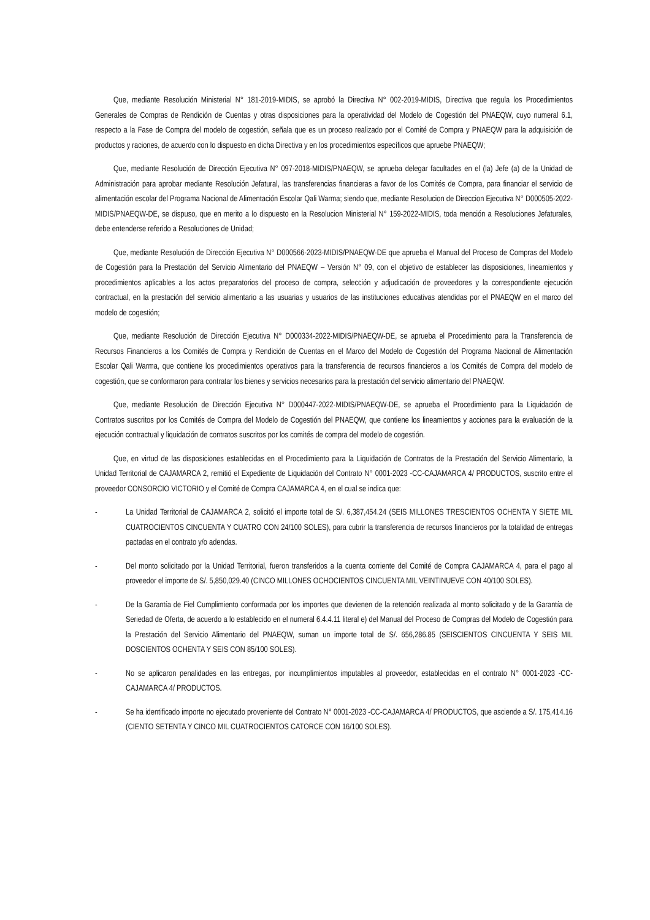Que, mediante Resolución Ministerial N° 181-2019-MIDIS, se aprobó la Directiva N° 002-2019-MIDIS, Directiva que regula los Procedimientos Generales de Compras de Rendición de Cuentas y otras disposiciones para la operatividad del Modelo de Cogestión del PNAEQW, cuyo numeral 6.1, respecto a la Fase de Compra del modelo de cogestión, señala que es un proceso realizado por el Comité de Compra y PNAEQW para la adquisición de productos y raciones, de acuerdo con lo dispuesto en dicha Directiva y en los procedimientos específicos que apruebe PNAEQW;
Que, mediante Resolución de Dirección Ejecutiva N° 097-2018-MIDIS/PNAEQW, se aprueba delegar facultades en el (la) Jefe (a) de la Unidad de Administración para aprobar mediante Resolución Jefatural, las transferencias financieras a favor de los Comités de Compra, para financiar el servicio de alimentación escolar del Programa Nacional de Alimentación Escolar Qali Warma; siendo que, mediante Resolucion de Direccion Ejecutiva N° D000505-2022-MIDIS/PNAEQW-DE, se dispuso, que en merito a lo dispuesto en la Resolucion Ministerial N° 159-2022-MIDIS, toda mención a Resoluciones Jefaturales, debe entenderse referido a Resoluciones de Unidad;
Que, mediante Resolución de Dirección Ejecutiva N° D000566-2023-MIDIS/PNAEQW-DE que aprueba el Manual del Proceso de Compras del Modelo de Cogestión para la Prestación del Servicio Alimentario del PNAEQW – Versión N° 09, con el objetivo de establecer las disposiciones, lineamientos y procedimientos aplicables a los actos preparatorios del proceso de compra, selección y adjudicación de proveedores y la correspondiente ejecución contractual, en la prestación del servicio alimentario a las usuarias y usuarios de las instituciones educativas atendidas por el PNAEQW en el marco del modelo de cogestión;
Que, mediante Resolución de Dirección Ejecutiva N° D000334-2022-MIDIS/PNAEQW-DE, se aprueba el Procedimiento para la Transferencia de Recursos Financieros a los Comités de Compra y Rendición de Cuentas en el Marco del Modelo de Cogestión del Programa Nacional de Alimentación Escolar Qali Warma, que contiene los procedimientos operativos para la transferencia de recursos financieros a los Comités de Compra del modelo de cogestión, que se conformaron para contratar los bienes y servicios necesarios para la prestación del servicio alimentario del PNAEQW.
Que, mediante Resolución de Dirección Ejecutiva N° D000447-2022-MIDIS/PNAEQW-DE, se aprueba el Procedimiento para la Liquidación de Contratos suscritos por los Comités de Compra del Modelo de Cogestión del PNAEQW, que contiene los lineamientos y acciones para la evaluación de la ejecución contractual y liquidación de contratos suscritos por los comités de compra del modelo de cogestión.
Que, en virtud de las disposiciones establecidas en el Procedimiento para la Liquidación de Contratos de la Prestación del Servicio Alimentario, la Unidad Territorial de CAJAMARCA 2, remitió el Expediente de Liquidación del Contrato N° 0001-2023 -CC-CAJAMARCA 4/ PRODUCTOS, suscrito entre el proveedor CONSORCIO VICTORIO y el Comité de Compra CAJAMARCA 4, en el cual se indica que:
- La Unidad Territorial de CAJAMARCA 2, solicitó el importe total de S/. 6,387,454.24 (SEIS MILLONES TRESCIENTOS OCHENTA Y SIETE MIL CUATROCIENTOS CINCUENTA Y CUATRO CON 24/100 SOLES), para cubrir la transferencia de recursos financieros por la totalidad de entregas pactadas en el contrato y/o adendas.
- Del monto solicitado por la Unidad Territorial, fueron transferidos a la cuenta corriente del Comité de Compra CAJAMARCA 4, para el pago al proveedor el importe de S/. 5,850,029.40 (CINCO MILLONES OCHOCIENTOS CINCUENTA MIL VEINTINUEVE CON 40/100 SOLES).
- De la Garantía de Fiel Cumplimiento conformada por los importes que devienen de la retención realizada al monto solicitado y de la Garantía de Seriedad de Oferta, de acuerdo a lo establecido en el numeral 6.4.4.11 literal e) del Manual del Proceso de Compras del Modelo de Cogestión para la Prestación del Servicio Alimentario del PNAEQW, suman un importe total de S/. 656,286.85 (SEISCIENTOS CINCUENTA Y SEIS MIL DOSCIENTOS OCHENTA Y SEIS CON 85/100 SOLES).
- No se aplicaron penalidades en las entregas, por incumplimientos imputables al proveedor, establecidas en el contrato N° 0001-2023 -CC-CAJAMARCA 4/ PRODUCTOS.
- Se ha identificado importe no ejecutado proveniente del Contrato N° 0001-2023 -CC-CAJAMARCA 4/ PRODUCTOS, que asciende a S/. 175,414.16 (CIENTO SETENTA Y CINCO MIL CUATROCIENTOS CATORCE CON 16/100 SOLES).